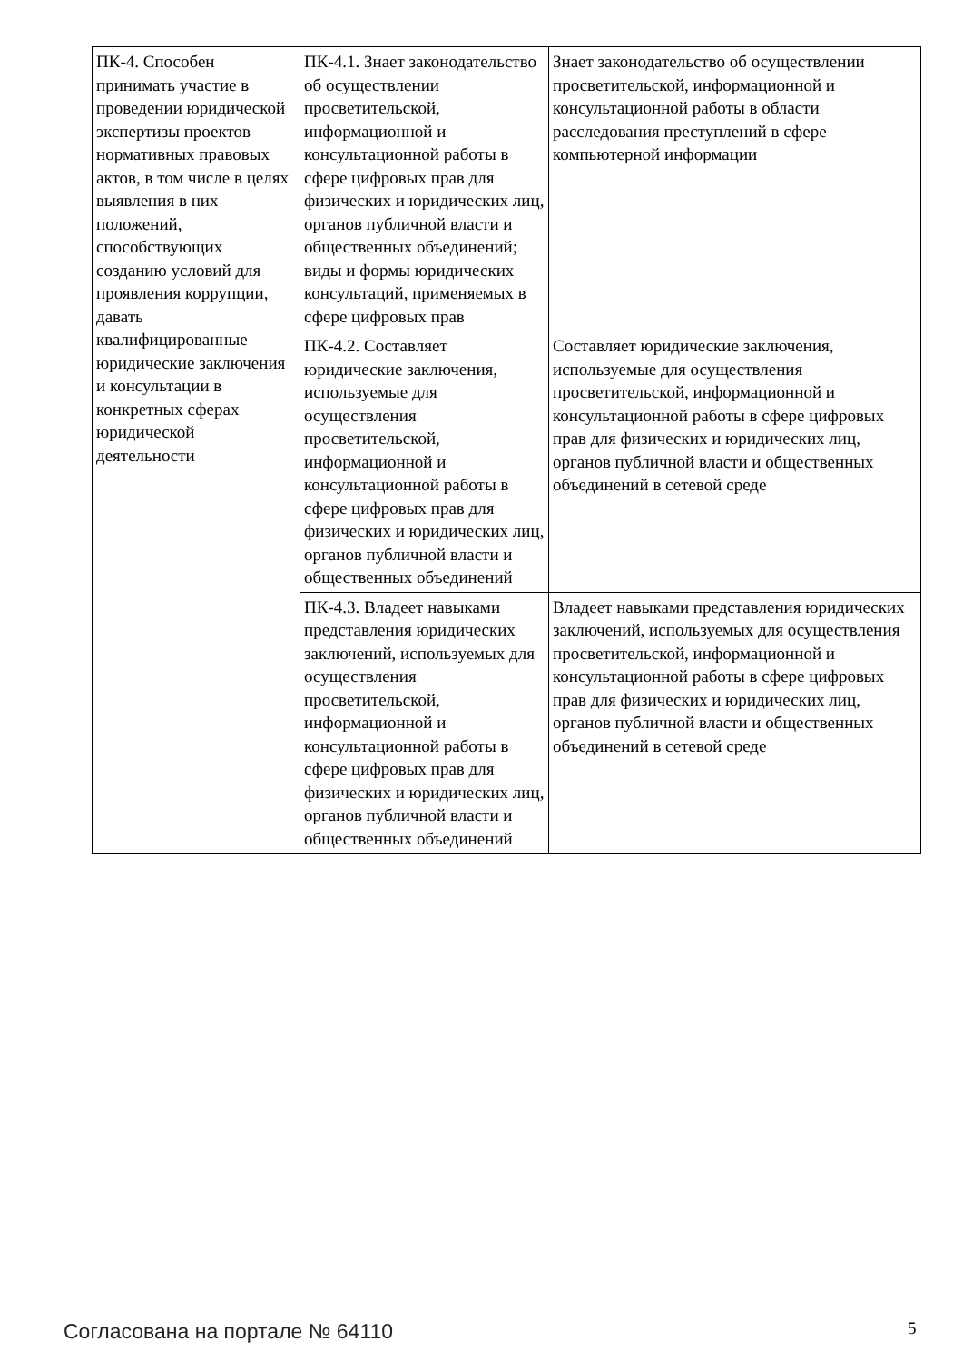| ПК-4. Способен принимать участие в проведении юридической экспертизы проектов нормативных правовых актов, в том числе в целях выявления в них положений, способствующих созданию условий для проявления коррупции, давать квалифицированные юридические заключения и консультации в конкретных сферах юридической деятельности | ПК-4.1. Знает законодательство об осуществлении просветительской, информационной и консультационной работы в сфере цифровых прав для физических и юридических лиц, органов публичной власти и общественных объединений; виды и формы юридических консультаций, применяемых в сфере цифровых прав | Знает законодательство об осуществлении просветительской, информационной и консультационной работы в области расследования преступлений в сфере компьютерной информации |
| | ПК-4.2. Составляет юридические заключения, используемые для осуществления просветительской, информационной и консультационной работы в сфере цифровых прав для физических и юридических лиц, органов публичной власти и общественных объединений | Составляет юридические заключения, используемые для осуществления просветительской, информационной и консультационной работы в сфере цифровых прав для физических и юридических лиц, органов публичной власти и общественных объединений в сетевой среде |
| | ПК-4.3. Владеет навыками представления юридических заключений, используемых для осуществления просветительской, информационной и консультационной работы в сфере цифровых прав для физических и юридических лиц, органов публичной власти и общественных объединений | Владеет навыками представления юридических заключений, используемых для осуществления просветительской, информационной и консультационной работы в сфере цифровых прав для физических и юридических лиц, органов публичной власти и общественных объединений в сетевой среде |
Согласована на портале № 64110 5